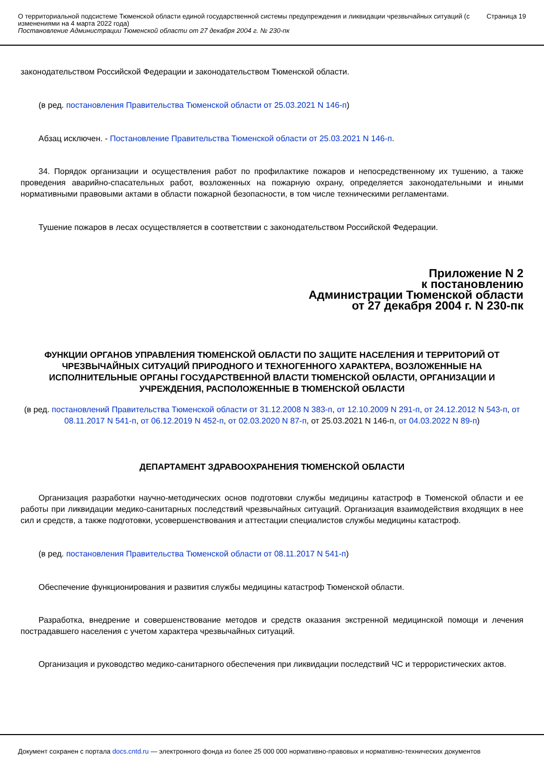О территориальной подсистеме Тюменской области единой государственной системы предупреждения и ликвидации чрезвычайных ситуаций (с изменениями на 4 марта 2022 года)
Постановление Администрации Тюменской области от 27 декабря 2004 г. № 230-пк
Страница 19
законодательством Российской Федерации и законодательством Тюменской области.
(в ред. постановления Правительства Тюменской области от 25.03.2021 N 146-п)
Абзац исключен. - Постановление Правительства Тюменской области от 25.03.2021 N 146-п.
34. Порядок организации и осуществления работ по профилактике пожаров и непосредственному их тушению, а также проведения аварийно-спасательных работ, возложенных на пожарную охрану, определяется законодательными и иными нормативными правовыми актами в области пожарной безопасности, в том числе техническими регламентами.
Тушение пожаров в лесах осуществляется в соответствии с законодательством Российской Федерации.
Приложение N 2
к постановлению
Администрации Тюменской области
от 27 декабря 2004 г. N 230-пк
ФУНКЦИИ ОРГАНОВ УПРАВЛЕНИЯ ТЮМЕНСКОЙ ОБЛАСТИ ПО ЗАЩИТЕ НАСЕЛЕНИЯ И ТЕРРИТОРИЙ ОТ ЧРЕЗВЫЧАЙНЫХ СИТУАЦИЙ ПРИРОДНОГО И ТЕХНОГЕННОГО ХАРАКТЕРА, ВОЗЛОЖЕННЫЕ НА ИСПОЛНИТЕЛЬНЫЕ ОРГАНЫ ГОСУДАРСТВЕННОЙ ВЛАСТИ ТЮМЕНСКОЙ ОБЛАСТИ, ОРГАНИЗАЦИИ И УЧРЕЖДЕНИЯ, РАСПОЛОЖЕННЫЕ В ТЮМЕНСКОЙ ОБЛАСТИ
(в ред. постановлений Правительства Тюменской области от 31.12.2008 N 383-п, от 12.10.2009 N 291-п, от 24.12.2012 N 543-п, от 08.11.2017 N 541-п, от 06.12.2019 N 452-п, от 02.03.2020 N 87-п, от 25.03.2021 N 146-п, от 04.03.2022 N 89-п)
ДЕПАРТАМЕНТ ЗДРАВООХРАНЕНИЯ ТЮМЕНСКОЙ ОБЛАСТИ
Организация разработки научно-методических основ подготовки службы медицины катастроф в Тюменской области и ее работы при ликвидации медико-санитарных последствий чрезвычайных ситуаций. Организация взаимодействия входящих в нее сил и средств, а также подготовки, усовершенствования и аттестации специалистов службы медицины катастроф.
(в ред. постановления Правительства Тюменской области от 08.11.2017 N 541-п)
Обеспечение функционирования и развития службы медицины катастроф Тюменской области.
Разработка, внедрение и совершенствование методов и средств оказания экстренной медицинской помощи и лечения пострадавшего населения с учетом характера чрезвычайных ситуаций.
Организация и руководство медико-санитарного обеспечения при ликвидации последствий ЧС и террористических актов.
Документ сохранен с портала docs.cntd.ru — электронного фонда из более 25 000 000 нормативно-правовых и нормативно-технических документов